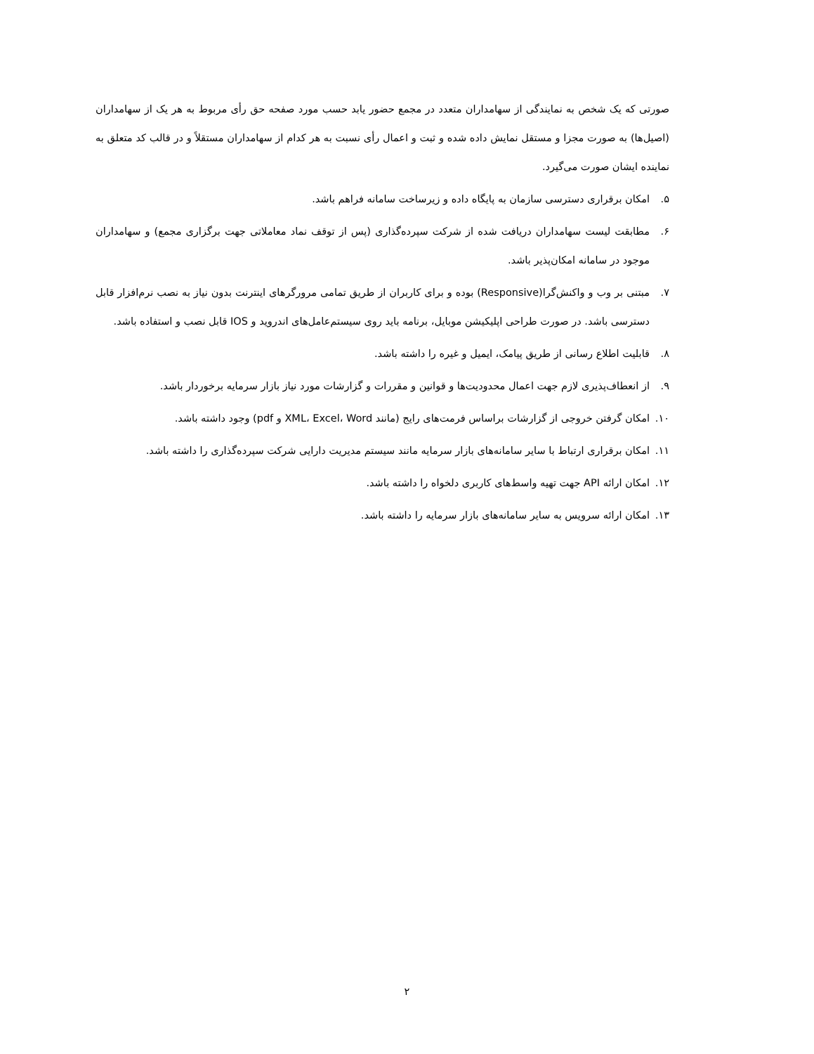صورتی که یک شخص به نمایندگی از سهامداران متعدد در مجمع حضور یابد حسب مورد صفحه حق رأی مربوط به هر یک از سهامداران (اصیل‌ها) به صورت مجزا و مستقل نمایش داده شده و ثبت و اعمال رأی نسبت به هر کدام از سهامداران مستقلاً و در قالب کد متعلق به نماینده ایشان صورت می‌گیرد.
۵. امکان برقراری دسترسی سازمان به پایگاه داده و زیرساخت سامانه فراهم باشد.
۶. مطابقت لیست سهامداران دریافت شده از شرکت سپرده‌گذاری (پس از توقف نماد معاملاتی جهت برگزاری مجمع) و سهامداران موجود در سامانه امکان‌پذیر باشد.
۷. مبتنی بر وب و واکنش‌گرا(Responsive) بوده و برای کاربران از طریق تمامی مرورگرهای اینترنت بدون نیاز به نصب نرم‌افزار قابل دسترسی باشد. در صورت طراحی اپلیکیشن موبایل، برنامه باید روی سیستم‌عامل‌های اندروید و IOS قابل نصب و استفاده باشد.
۸. قابلیت اطلاع رسانی از طریق پیامک، ایمیل و غیره را داشته باشد.
۹. از انعطاف‌پذیری لازم جهت اعمال محدودیت‌ها و قوانین و مقررات و گزارشات مورد نیاز بازار سرمایه برخوردار باشد.
۱۰. امکان گرفتن خروجی از گزارشات براساس فرمت‌های رایج (مانند XML، Excel، Word و pdf) وجود داشته باشد.
۱۱. امکان برقراری ارتباط با سایر سامانه‌های بازار سرمایه مانند سیستم مدیریت دارایی شرکت سپرده‌گذاری را داشته باشد.
۱۲. امکان ارائه API جهت تهیه واسط‌های کاربری دلخواه را داشته باشد.
۱۳. امکان ارائه سرویس به سایر سامانه‌های بازار سرمایه را داشته باشد.
۲